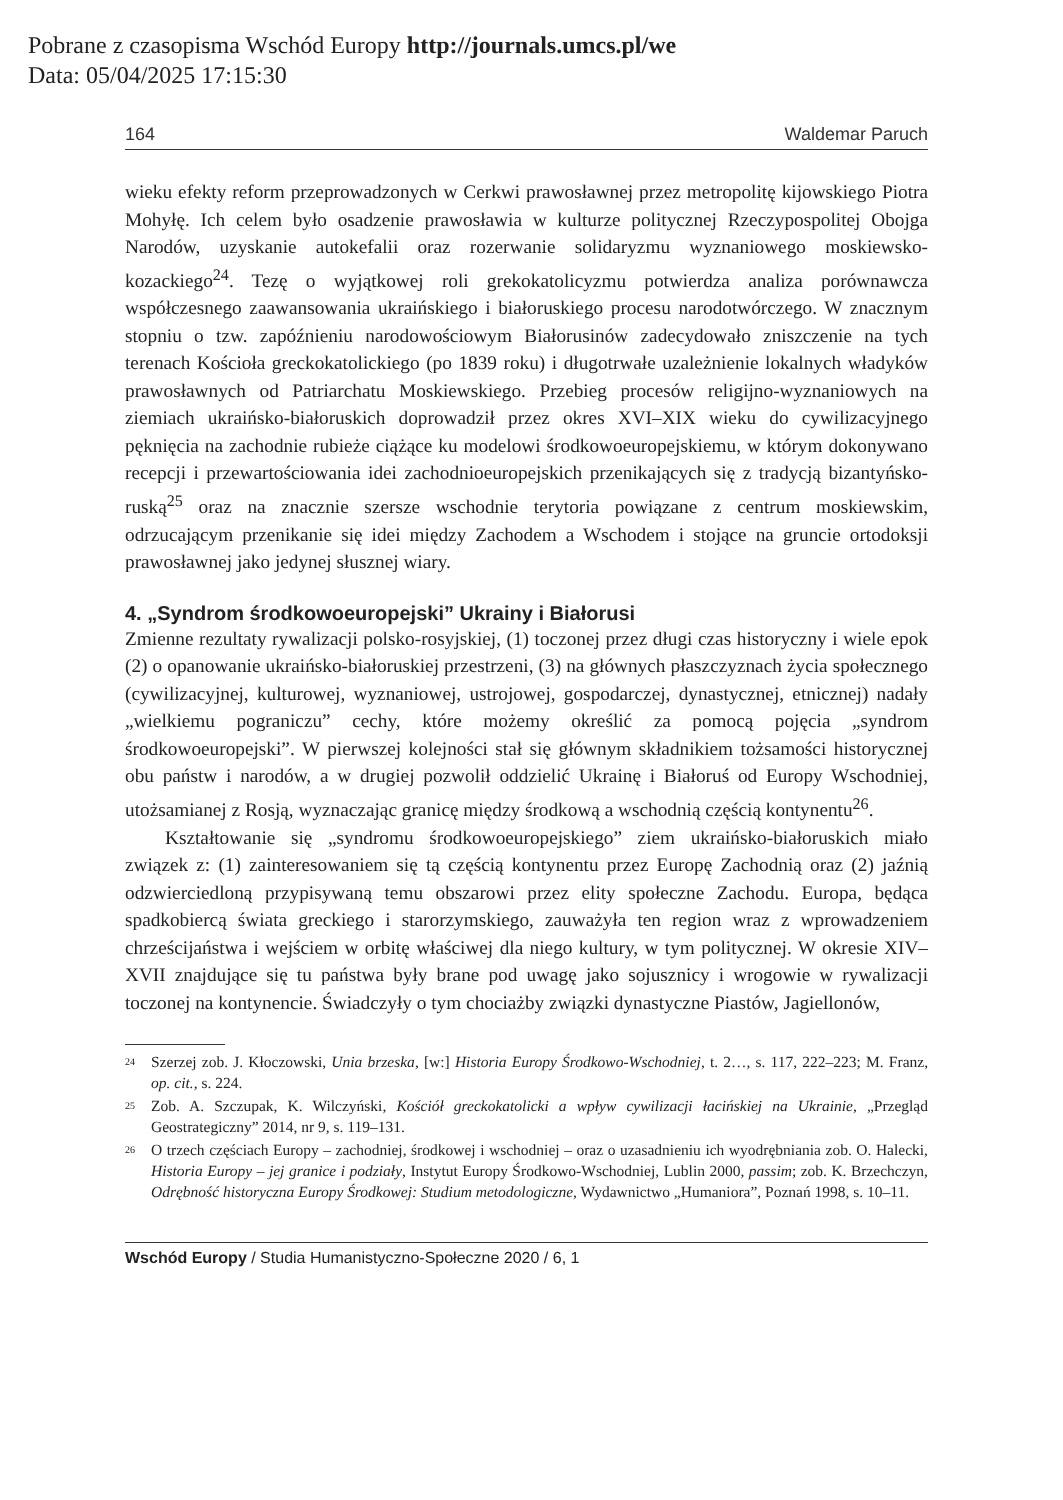Pobrane z czasopisma Wschód Europy http://journals.umcs.pl/we
Data: 05/04/2025 17:15:30
164 Waldemar Paruch
wieku efekty reform przeprowadzonych w Cerkwi prawosławnej przez metropolitę kijowskiego Piotra Mohyłę. Ich celem było osadzenie prawosławia w kulturze politycznej Rzeczypospolitej Obojga Narodów, uzyskanie autokefalii oraz rozerwanie solidaryzmu wyznaniowego moskiewsko-kozackiego<sup>24</sup>. Tezę o wyjątkowej roli grekokatolicyzmu potwierdza analiza porównawcza współczesnego zaawansowania ukraińskiego i białoruskiego procesu narodotwórczego. W znacznym stopniu o tzw. zapóźnieniu narodowościowym Białorusinów zadecydowało zniszczenie na tych terenach Kościoła greckokatolickiego (po 1839 roku) i długotrwałe uzależnienie lokalnych władyków prawosławnych od Patriarchatu Moskiewskiego. Przebieg procesów religijno-wyznaniowych na ziemiach ukraińsko-białoruskich doprowadził przez okres XVI–XIX wieku do cywilizacyjnego pęknięcia na zachodnie rubieże ciążące ku modelowi środkowoeuropejskiemu, w którym dokonywano recepcji i przewartościowania idei zachodnioeuropejskich przenikających się z tradycją bizantyńsko-ruską<sup>25</sup> oraz na znacznie szersze wschodnie terytoria powiązane z centrum moskiewskim, odrzucającym przenikanie się idei między Zachodem a Wschodem i stojące na gruncie ortodoksji prawosławnej jako jedynej słusznej wiary.
4. „Syndrom środkowoeuropejski” Ukrainy i Białorusi
Zmienne rezultaty rywalizacji polsko-rosyjskiej, (1) toczonej przez długi czas historyczny i wiele epok (2) o opanowanie ukraińsko-białoruskiej przestrzeni, (3) na głównych płaszczyznach życia społecznego (cywilizacyjnej, kulturowej, wyznaniowej, ustrojowej, gospodarczej, dynastycznej, etnicznej) nadały „wielkiemu pograniczu” cechy, które możemy określić za pomocą pojęcia „syndrom środkowoeuropejski”. W pierwszej kolejności stał się głównym składnikiem tożsamości historycznej obu państw i narodów, a w drugiej pozwolił oddzielić Ukrainę i Białoruś od Europy Wschodniej, utożsamianej z Rosją, wyznaczając granicę między środkową a wschodnią częścią kontynentu<sup>26</sup>.
Kształtowanie się „syndromu środkowoeuropejskiego” ziem ukraińsko-białoruskich miało związek z: (1) zainteresowaniem się tą częścią kontynentu przez Europę Zachodnią oraz (2) jaźnią odzwierciedloną przypisywaną temu obszarowi przez elity społeczne Zachodu. Europa, będąca spadkobiercą świata greckiego i starorzymskiego, zauważyła ten region wraz z wprowadzeniem chrześcijaństwa i wejściem w orbitę właściwej dla niego kultury, w tym politycznej. W okresie XIV–XVII znajdujące się tu państwa były brane pod uwagę jako sojusznicy i wrogowie w rywalizacji toczonej na kontynencie. Świadczyły o tym chociażby związki dynastyczne Piastów, Jagiellonów,
<sup>24</sup> Szerzej zob. J. Kłoczowski, Unia brzeska, [w:] Historia Europy Środkowo-Wschodniej, t. 2…, s. 117, 222–223; M. Franz, op. cit., s. 224.
<sup>25</sup> Zob. A. Szczupak, K. Wilczyński, Kościół greckokatolicki a wpływ cywilizacji łacińskiej na Ukrainie, „Przegląd Geostrategiczny” 2014, nr 9, s. 119–131.
<sup>26</sup> O trzech częściach Europy – zachodniej, środkowej i wschodniej – oraz o uzasadnieniu ich wyodrębniania zob. O. Halecki, Historia Europy – jej granice i podziały, Instytut Europy Środkowo-Wschodniej, Lublin 2000, passim; zob. K. Brzechczyn, Odrębność historyczna Europy Środkowej: Studium metodologiczne, Wydawnictwo „Humaniora”, Poznań 1998, s. 10–11.
Wschód Europy / Studia Humanistyczno-Społeczne 2020 / 6, 1